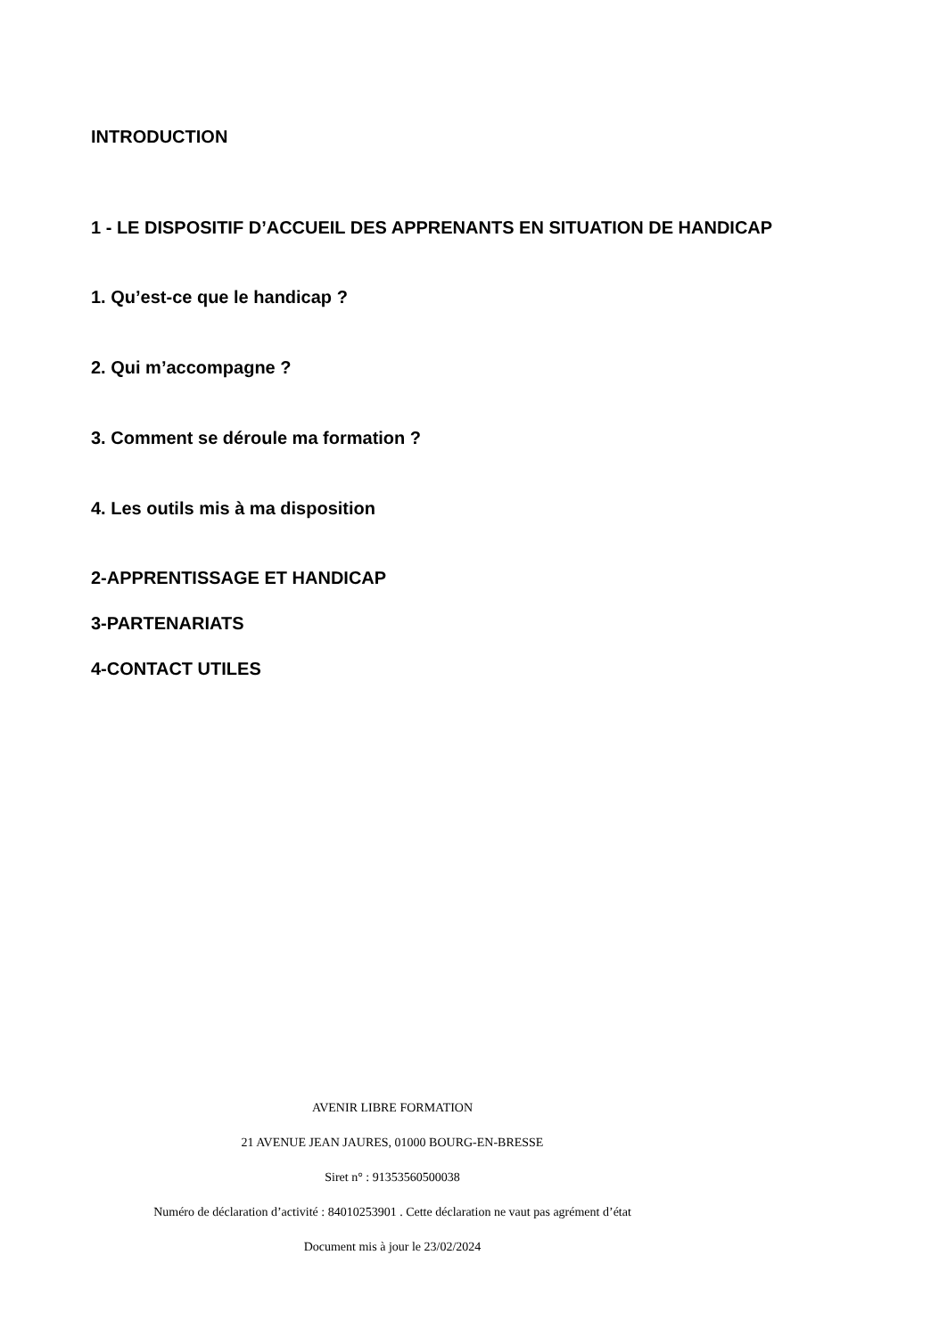INTRODUCTION
1 - LE DISPOSITIF D’ACCUEIL DES APPRENANTS EN SITUATION DE HANDICAP
1. Qu’est-ce que le handicap ?
2. Qui m’accompagne ?
3. Comment se déroule ma formation ?
4. Les outils mis à ma disposition
2-APPRENTISSAGE ET HANDICAP
3-PARTENARIATS
4-CONTACT UTILES
AVENIR LIBRE FORMATION
21 AVENUE JEAN JAURES, 01000 BOURG-EN-BRESSE
Siret n° : 91353560500038
Numéro de déclaration d’activité : 84010253901 . Cette déclaration ne vaut pas agrément d’état
Document mis à jour le 23/02/2024